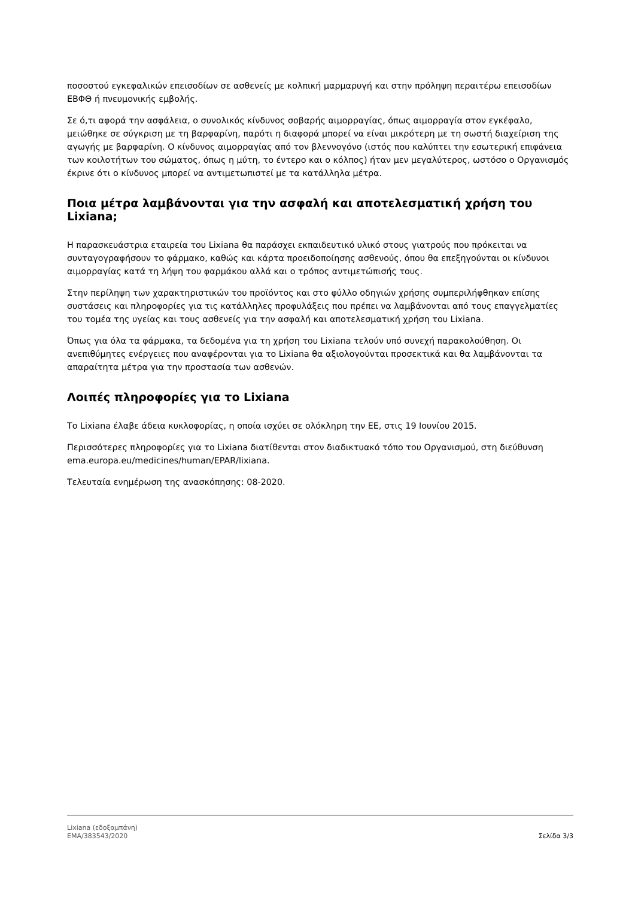ποσοστού εγκεφαλικών επεισοδίων σε ασθενείς με κολπική μαρμαρυγή και στην πρόληψη περαιτέρω επεισοδίων ΕΒΦΘ ή πνευμονικής εμβολής.
Σε ό,τι αφορά την ασφάλεια, ο συνολικός κίνδυνος σοβαρής αιμορραγίας, όπως αιμορραγία στον εγκέφαλο, μειώθηκε σε σύγκριση με τη βαρφαρίνη, παρότι η διαφορά μπορεί να είναι μικρότερη με τη σωστή διαχείριση της αγωγής με βαρφαρίνη. Ο κίνδυνος αιμορραγίας από τον βλεννογόνο (ιστός που καλύπτει την εσωτερική επιφάνεια των κοιλοτήτων του σώματος, όπως η μύτη, το έντερο και ο κόλπος) ήταν μεν μεγαλύτερος, ωστόσο ο Οργανισμός έκρινε ότι ο κίνδυνος μπορεί να αντιμετωπιστεί με τα κατάλληλα μέτρα.
Ποια μέτρα λαμβάνονται για την ασφαλή και αποτελεσματική χρήση του Lixiana;
Η παρασκευάστρια εταιρεία του Lixiana θα παράσχει εκπαιδευτικό υλικό στους γιατρούς που πρόκειται να συνταγογραφήσουν το φάρμακο, καθώς και κάρτα προειδοποίησης ασθενούς, όπου θα επεξηγούνται οι κίνδυνοι αιμορραγίας κατά τη λήψη του φαρμάκου αλλά και ο τρόπος αντιμετώπισής τους.
Στην περίληψη των χαρακτηριστικών του προϊόντος και στο φύλλο οδηγιών χρήσης συμπεριλήφθηκαν επίσης συστάσεις και πληροφορίες για τις κατάλληλες προφυλάξεις που πρέπει να λαμβάνονται από τους επαγγελματίες του τομέα της υγείας και τους ασθενείς για την ασφαλή και αποτελεσματική χρήση του Lixiana.
Όπως για όλα τα φάρμακα, τα δεδομένα για τη χρήση του Lixiana τελούν υπό συνεχή παρακολούθηση. Οι ανεπιθύμητες ενέργειες που αναφέρονται για το Lixiana θα αξιολογούνται προσεκτικά και θα λαμβάνονται τα απαραίτητα μέτρα για την προστασία των ασθενών.
Λοιπές πληροφορίες για το Lixiana
Το Lixiana έλαβε άδεια κυκλοφορίας, η οποία ισχύει σε ολόκληρη την ΕΕ, στις 19 Ιουνίου 2015.
Περισσότερες πληροφορίες για το Lixiana διατίθενται στον διαδικτυακό τόπο του Οργανισμού, στη διεύθυνση ema.europa.eu/medicines/human/EPAR/lixiana.
Τελευταία ενημέρωση της ανασκόπησης: 08-2020.
Lixiana (εδοξαμπάνη)
EMA/383543/2020
Σελίδα 3/3